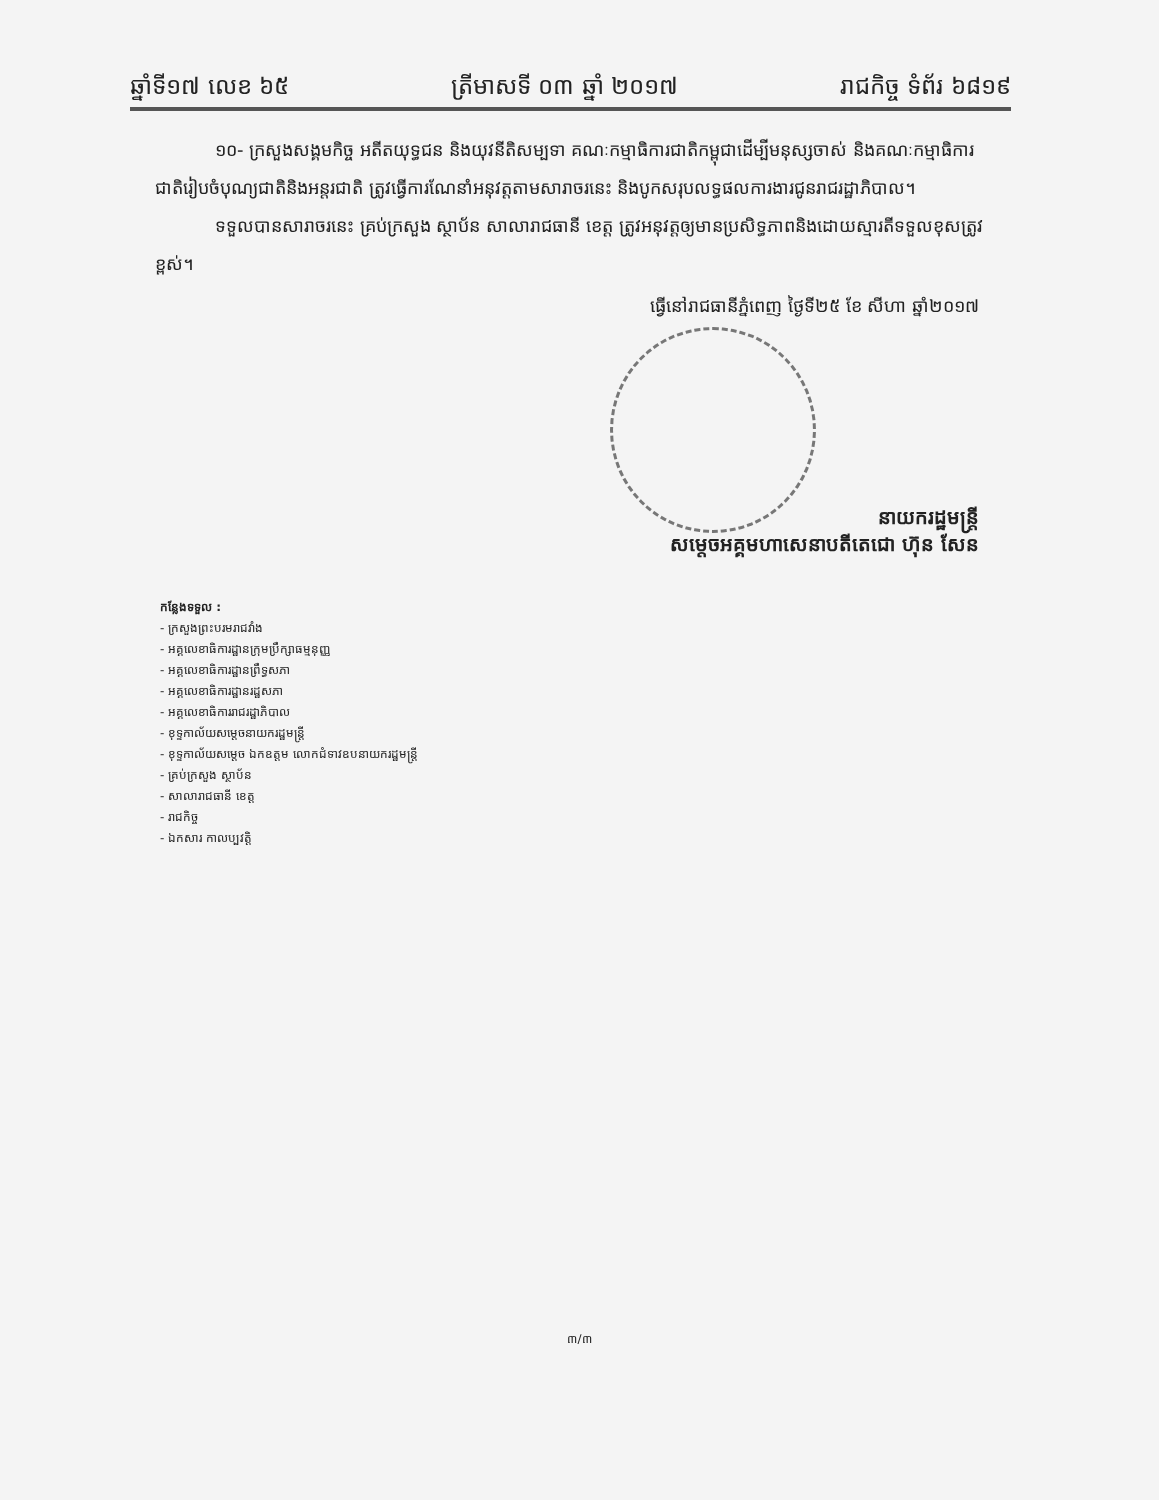ឆ្នាំទី១៧ លេខ ៦៥ ត្រីមាសទី ០៣ ឆ្នាំ ២០១៧ រាជកិច្ច ទំព័រ ៦៨១៩
១០- ក្រសួងសង្គមកិច្ច អតីតយុទ្ធជន និងយុវនីតិសម្បទា គណៈកម្មាធិការជាតិកម្ពុជាដើម្បីមនុស្សចាស់ និងគណៈកម្មាធិការជាតិរៀបចំបុណ្យជាតិនិងអន្តរជាតិ ត្រូវធ្វើការណែនាំអនុវត្តតាមសារាចរនេះ និងបូកសរុបលទ្ធផលការងារជូនរាជរដ្ឋាភិបាល។
ទទួលបានសារាចរនេះ គ្រប់ក្រសួង ស្ថាប័ន សាលារាជធានី ខេត្ត ត្រូវអនុវត្តឲ្យមានប្រសិទ្ធភាពនិងដោយស្មារតីទទួលខុសត្រូវខ្ពស់។
ធ្វើនៅរាជធានីភ្នំពេញ ថ្ងៃទី២៥ ខែ សីហា ឆ្នាំ២០១៧
នាយករដ្ឋមន្ត្រី
សម្តេចអគ្គមហាសេនាបតីតេជោ ហ៊ុន សែន
កន្លែងទទួល :
- ក្រសួងព្រះបរមរាជវាំង
- អគ្គលេខាធិការដ្ឋានក្រុមប្រឹក្សាធម្មនុញ្ញ
- អគ្គលេខាធិការដ្ឋានព្រឹទ្ធសភា
- អគ្គលេខាធិការដ្ឋានរដ្ឋសភា
- អគ្គលេខាធិការរាជរដ្ឋាភិបាល
- ខុទ្ទកាល័យសម្តេចនាយករដ្ឋមន្ត្រី
- ខុទ្ទកាល័យសម្តេច ឯកឧត្តម លោកជំទាវឧបនាយករដ្ឋមន្ត្រី
- គ្រប់ក្រសួង ស្ថាប័ន
- សាលារាជធានី ខេត្ត
- រាជកិច្ច
- ឯកសារ កាលប្បវត្តិ
៣/៣